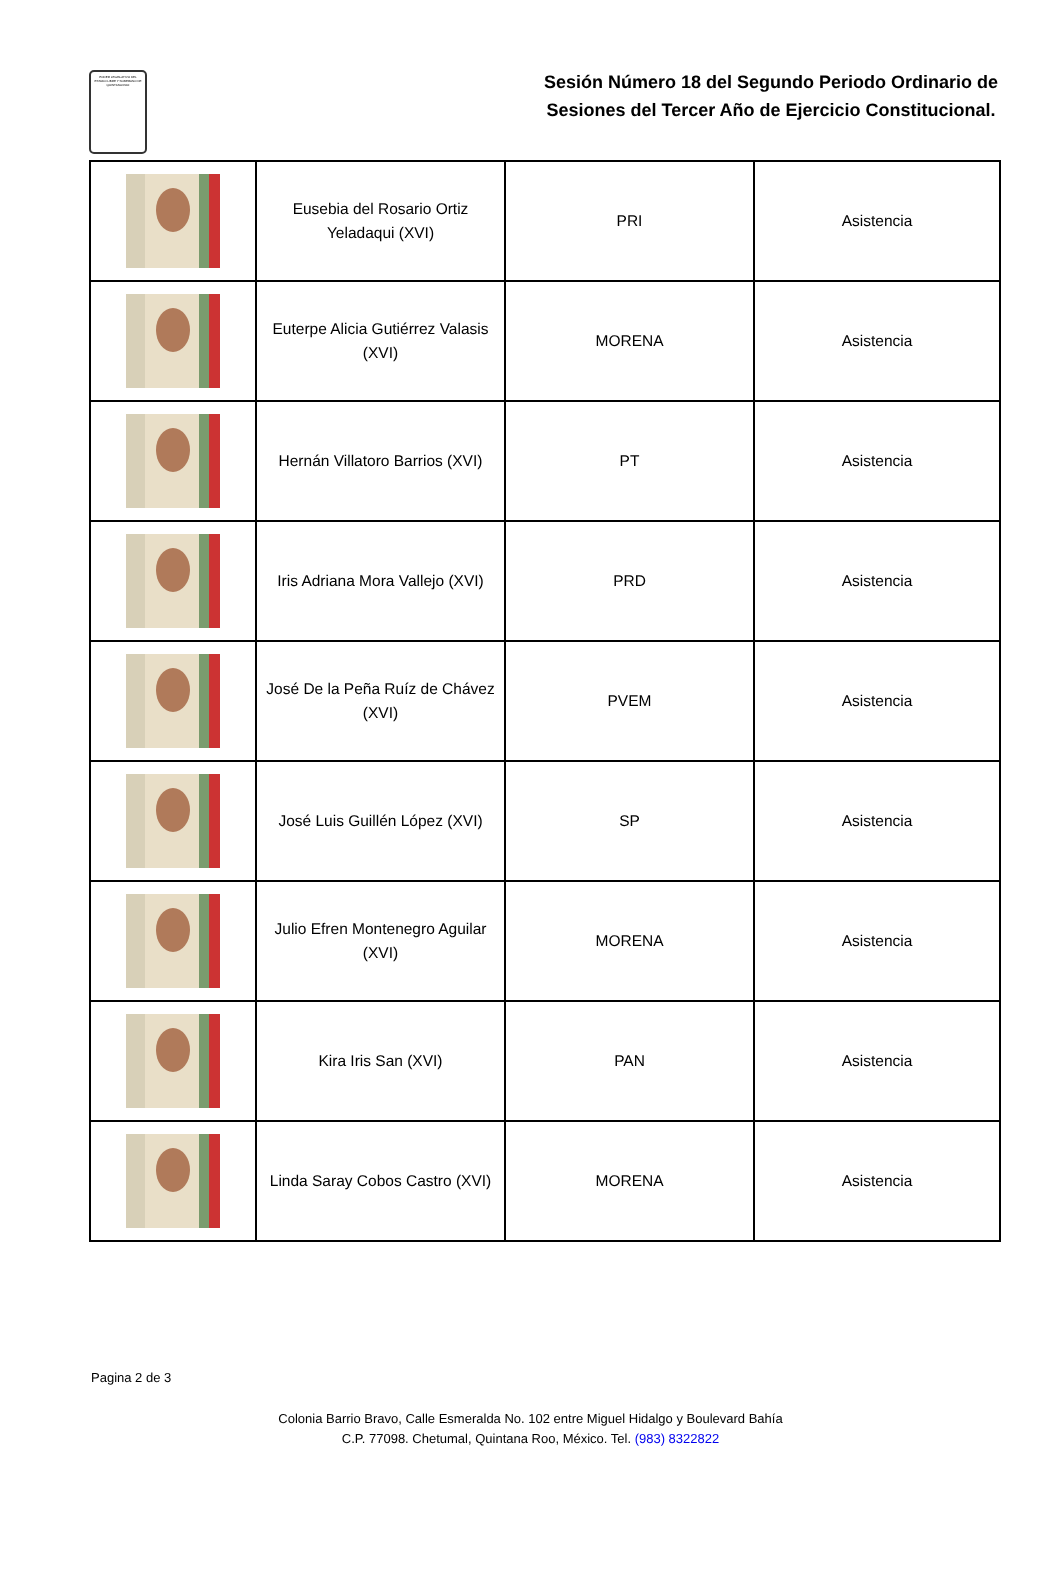PODER LEGISLATIVO DEL ESTADO LIBRE Y SOBERANO DE QUINTANA ROO
Sesión Número 18 del Segundo Periodo Ordinario de Sesiones del Tercer Año de Ejercicio Constitucional.
| | Eusebia del Rosario Ortiz Yeladaqui (XVI) | PRI | Asistencia |
| | Euterpe Alicia Gutiérrez Valasis (XVI) | MORENA | Asistencia |
| | Hernán Villatoro Barrios (XVI) | PT | Asistencia |
| | Iris Adriana Mora Vallejo (XVI) | PRD | Asistencia |
| | José De la Peña Ruíz de Chávez (XVI) | PVEM | Asistencia |
| | José Luis Guillén López (XVI) | SP | Asistencia |
| | Julio Efren Montenegro Aguilar (XVI) | MORENA | Asistencia |
| | Kira Iris San (XVI) | PAN | Asistencia |
| | Linda Saray Cobos Castro (XVI) | MORENA | Asistencia |
Pagina 2 de 3
Colonia Barrio Bravo, Calle Esmeralda No. 102 entre Miguel Hidalgo y Boulevard Bahía
C.P. 77098. Chetumal, Quintana Roo, México. Tel. (983) 8322822